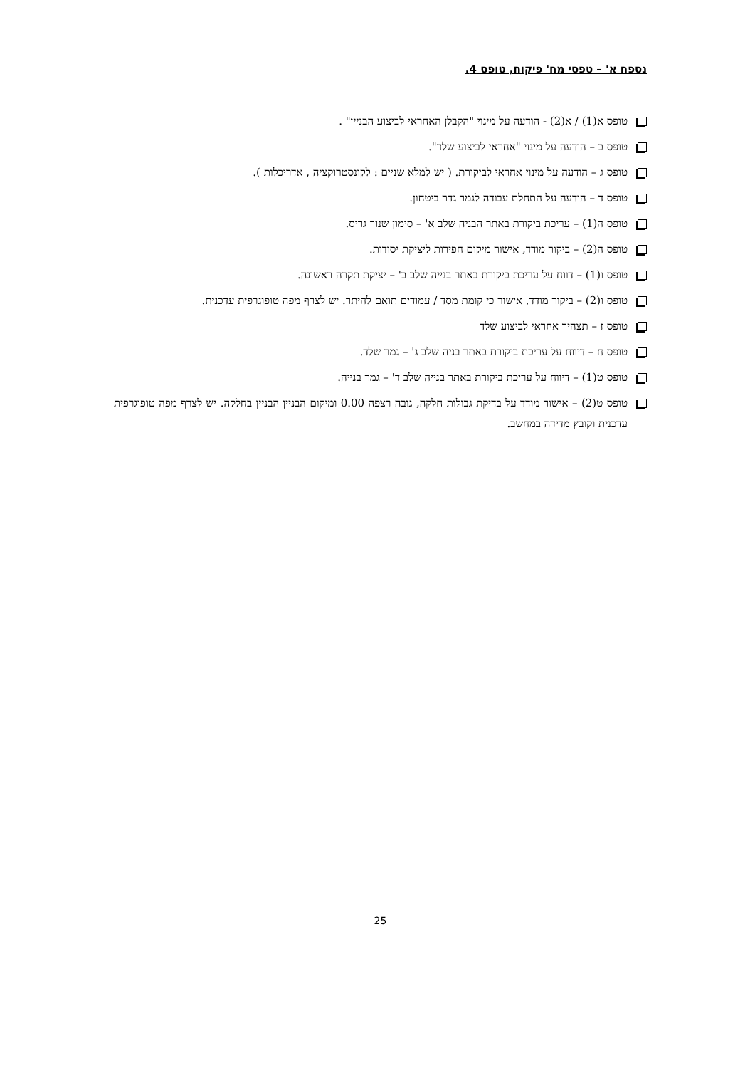נספח א' – טפסי מח' פיקוח, טופס 4.
טופס א(1) / א(2) - הודעה על מינוי "הקבלן האחראי לביצוע הבניין" .
טופס ב – הודעה על מינוי "אחראי לביצוע שלד".
טופס ג – הודעה על מינוי אחראי לביקורת. ( יש למלא שניים : לקונסטרוקציה , אדריכלות ).
טופס ד – הודעה על התחלת עבודה לגמר גדר ביטחון.
טופס ה(1) – עריכת ביקורת באתר הבניה שלב א' – סימון שנור גריס.
טופס ה(2) – ביקור מודד, אישור מיקום חפירות ליציקת יסודות.
טופס ו(1) – דווח על עריכת ביקורת באתר בנייה שלב ב' – יציקת תקרה ראשונה.
טופס ו(2) – ביקור מודד, אישור כי קומת מסד / עמודים תואם להיתר. יש לצרף מפה טופוגרפית עדכנית.
טופס ז – תצהיר אחראי לביצוע שלד
טופס ח – דיווח על עריכת ביקורת באתר בניה שלב ג' – גמר שלד.
טופס ט(1) – דיווח על עריכת ביקורת באתר בנייה שלב ד' – גמר בנייה.
טופס ט(2) – אישור מודד על בדיקת גבולות חלקה, גובה רצפה 0.00 ומיקום הבניין הבניין בחלקה. יש לצרף מפה טופוגרפית עדכנית וקובץ מדידה במחשב.
25